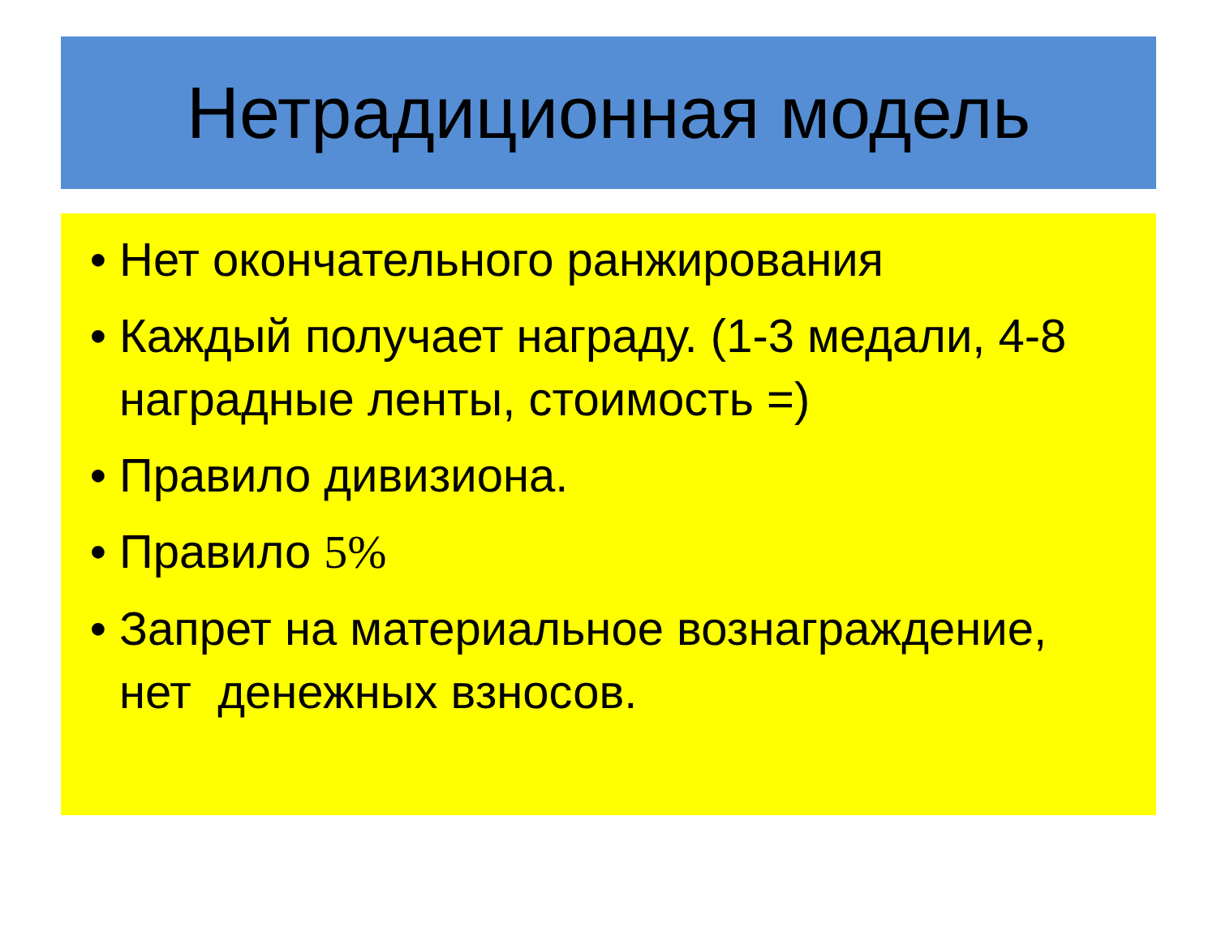Нетрадиционная модель
• Нет окончательного ранжирования
• Каждый получает награду. (1-3 медали, 4-8 наградные ленты, стоимость =)
• Правило дивизиона.
• Правило 5%
• Запрет на материальное вознаграждение, нет денежных взносов.